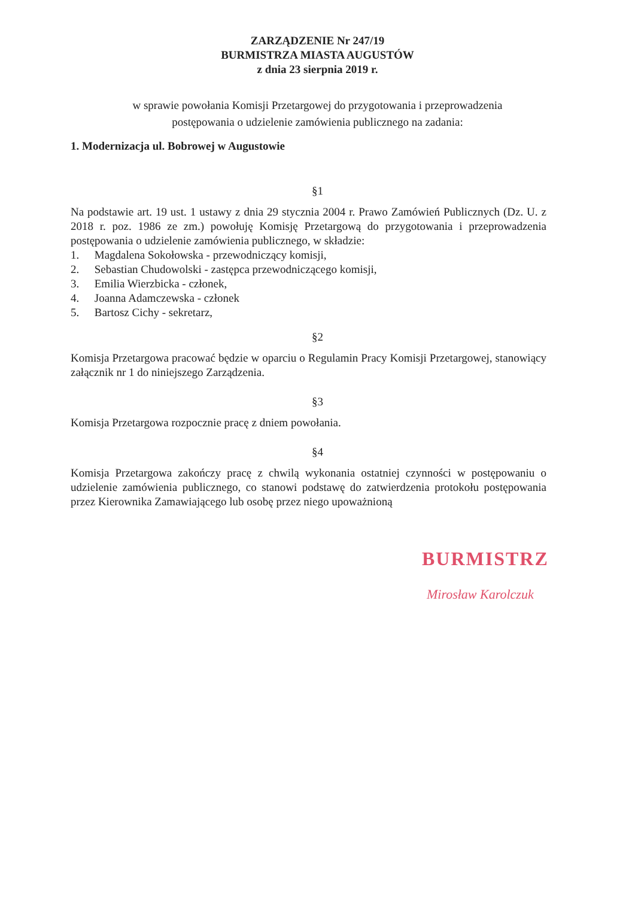ZARZĄDZENIE Nr 247/19
BURMISTRZA MIASTA AUGUSTÓW
z dnia 23 sierpnia 2019 r.
w sprawie powołania Komisji Przetargowej do przygotowania i przeprowadzenia
postępowania o udzielenie zamówienia publicznego na zadania:
1. Modernizacja ul. Bobrowej w Augustowie
§1
Na podstawie art. 19 ust. 1 ustawy z dnia 29 stycznia 2004 r. Prawo Zamówień Publicznych (Dz. U. z 2018 r. poz. 1986 ze zm.) powołuję Komisję Przetargową do przygotowania i przeprowadzenia postępowania o udzielenie zamówienia publicznego, w składzie:
1. Magdalena Sokołowska - przewodniczący komisji,
2. Sebastian Chudowolski - zastępca przewodniczącego komisji,
3. Emilia Wierzbicka - członek,
4. Joanna Adamczewska - członek
5. Bartosz Cichy - sekretarz,
§2
Komisja Przetargowa pracować będzie w oparciu o Regulamin Pracy Komisji Przetargowej, stanowiący załącznik nr 1 do niniejszego Zarządzenia.
§3
Komisja Przetargowa rozpocznie pracę z dniem powołania.
§4
Komisja Przetargowa zakończy pracę z chwilą wykonania ostatniej czynności w postępowaniu o udzielenie zamówienia publicznego, co stanowi podstawę do zatwierdzenia protokołu postępowania przez Kierownika Zamawiającego lub osobę przez niego upoważnioną
BURMISTRZ
Mirosław Karolczuk